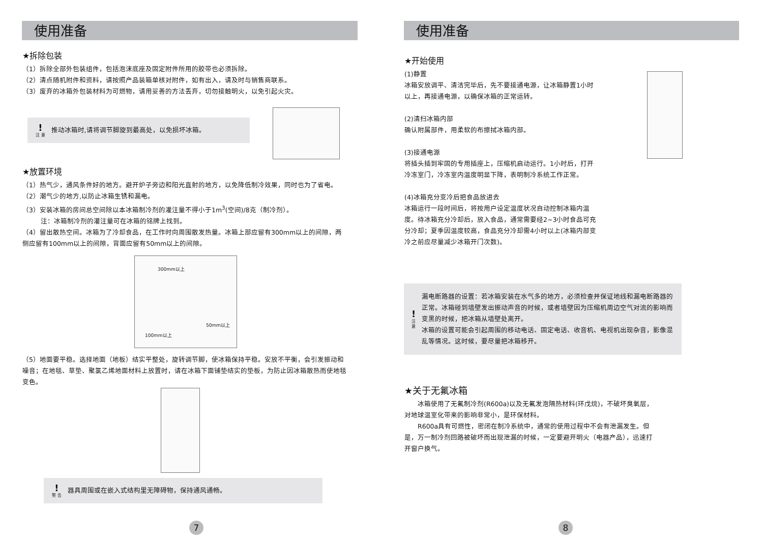使用准备
★拆除包装
（1）拆除全部外包装组件，包括泡沫底座及固定附件所用的胶带也必须拆除。
（2）清点随机附件和资料，请按照产品装箱单核对附件，如有出入，请及时与销售商联系。
（3）废弃的冰箱外包装材料为可燃物，请用妥善的方法丢弃，切勿接触明火，以免引起火灾。
!
注 意
推动冰箱时,请将调节脚旋到最高处，以免损坏冰箱。
★放置环境
（1）热气少，通风条件好的地方。避开炉子旁边和阳光直射的地方，以免降低制冷效果，同时也为了省电。
（2）潮气少的地方,以防止冰箱生锈和漏电。
（3）安装冰箱的房间总空间除以本冰箱制冷剂的灌注量不得小于1m<sup>3</sup>(空间)/8克（制冷剂）。
注：冰箱制冷剂的灌注量可在冰箱的铭牌上找到。
（4）留出散热空间。冰箱为了冷却食品，在工作时向周围散发热量。冰箱上部应留有300mm以上的间隙，两侧应留有100mm以上的间隙，背面应留有50mm以上的间隙。
300mm以上
100mm以上
50mm以上
（5）地面要平稳。选择地面（地板）结实平整处，旋转调节脚，使冰箱保持平稳。安放不平衡，会引发振动和噪音；在地毯、草垫、聚氯乙烯地面材料上放置时，请在冰箱下面铺垫结实的垫板，为防止因冰箱散热而使地毯变色。
!
警 告
器具周围或在嵌入式结构里无障碍物，保持通风通畅。
7
使用准备
★开始使用
(1)静置
冰箱安放调平、清洁完毕后，先不要接通电源，让冰箱静置1小时以上，再接通电源，以确保冰箱的正常运转。
(2)清扫冰箱内部
确认附属部件，用柔软的布擦拭冰箱内部。
(3)接通电源
将插头插到牢固的专用插座上，压缩机启动运行。1小时后，打开冷冻室门，冷冻室内温度明显下降，表明制冷系统工作正常。
(4)冰箱充分变冷后把食品放进去
冰箱运行一段时间后，将按用户设定温度状况自动控制冰箱内温度。待冰箱充分冷却后，放入食品，通常需要经2~3小时食品可充分冷却；夏季因温度较高，食品充分冷却需4小时以上(冰箱内部变冷之前应尽量减少冰箱开门次数)。
!
注 意
漏电断路器的设置：若冰箱安装在水气多的地方，必须检查并保证地线和漏电断路器的正常。冰箱碰到墙壁发出振动声音的时候，或者墙壁因为压缩机周边空气对流的影响而变黑的时候，把冰箱从墙壁处离开。
冰箱的设置可能会引起周围的移动电话、固定电话、收音机、电视机出现杂音，影像混乱等情况。这时候，要尽量把冰箱移开。
★关于无氟冰箱
　　冰箱使用了无氟制冷剂(R600a)以及无氟发泡隔热材料(环戊烷)，不破坏臭氧层，对地球温室化带来的影响非常小，是环保材料。
　　R600a具有可燃性，密闭在制冷系统中，通常的使用过程中不会有泄漏发生。但是，万一制冷剂回路被破坏而出现泄漏的时候，一定要避开明火（电器产品），迅速打开窗户换气。
8